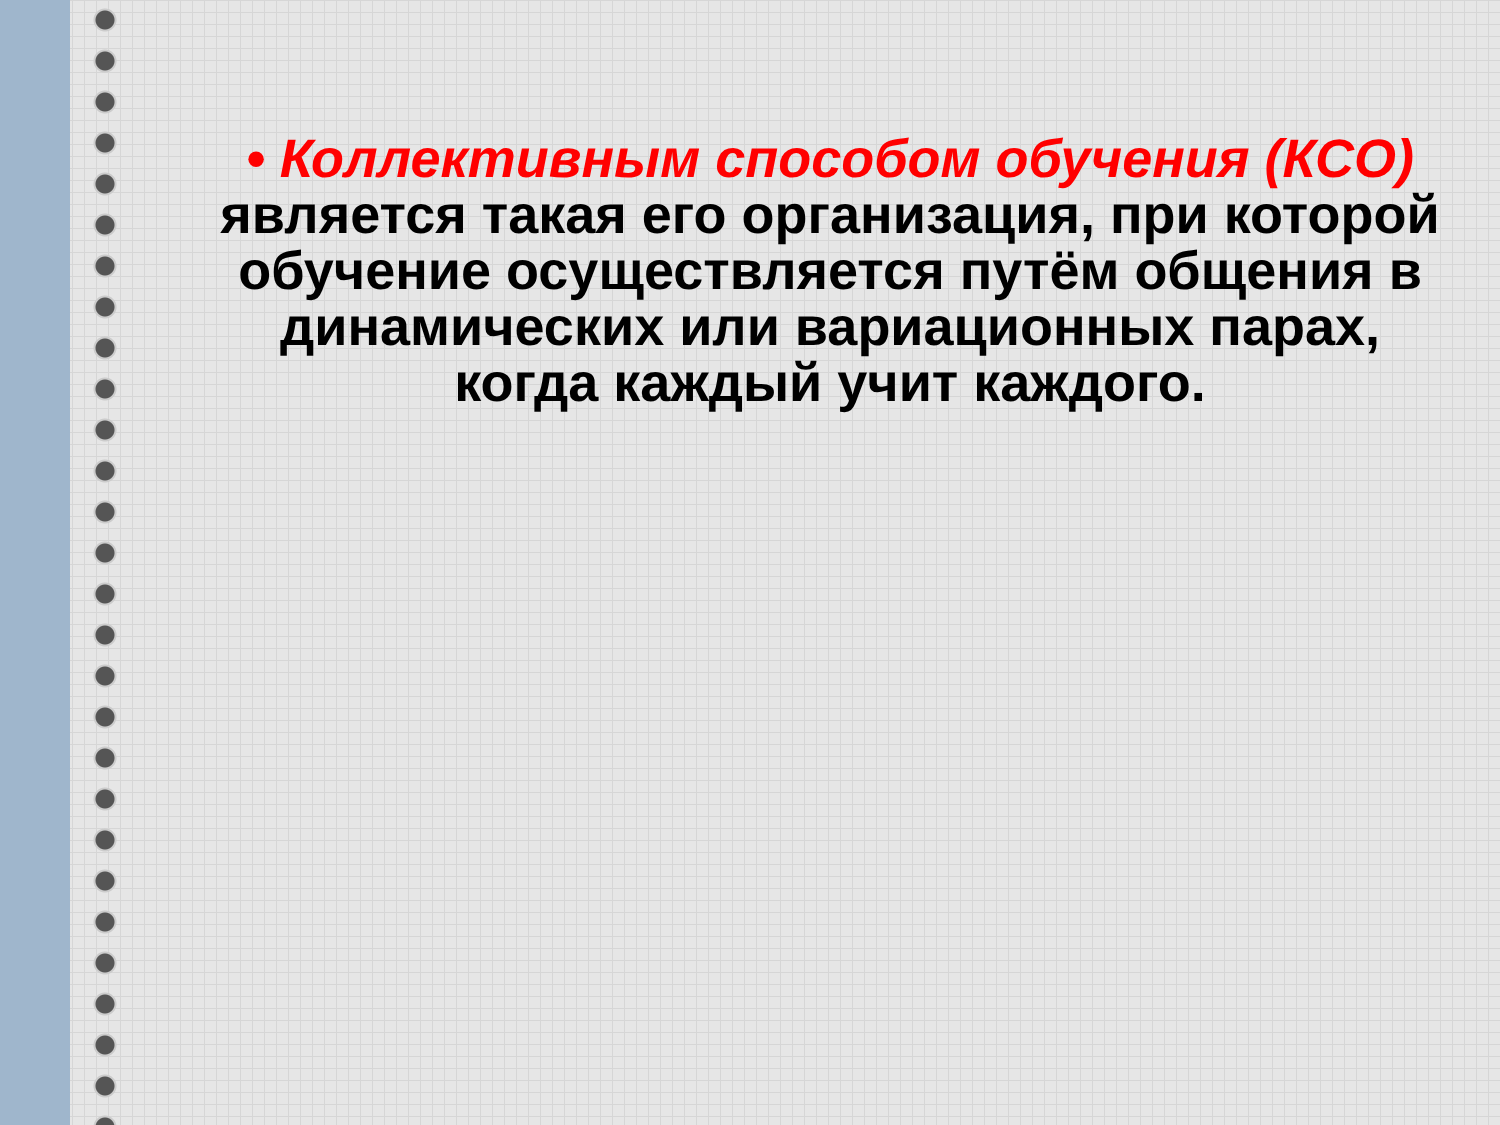• Коллективным способом обучения (КСО) является такая его организация, при которой обучение осуществляется путём общения в динамических или вариационных парах, когда каждый учит каждого.